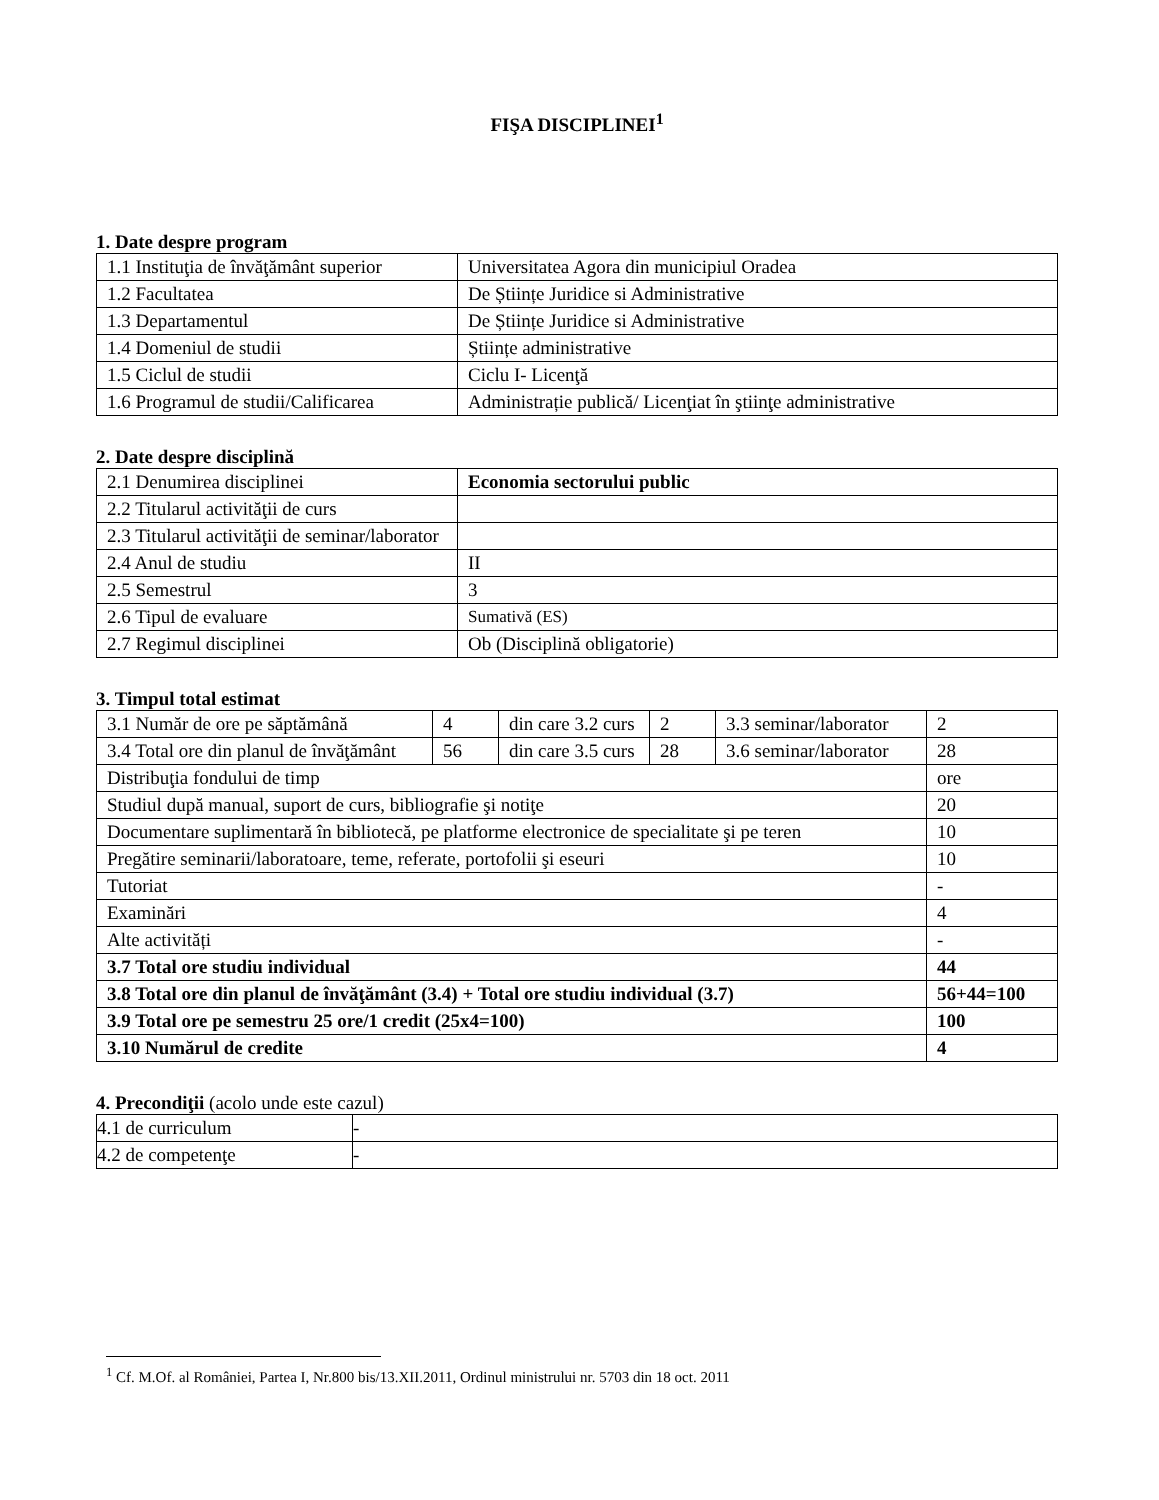FIŞA DISCIPLINEI<sup>1</sup>
1. Date despre program
| 1.1 Instituţia de învăţământ superior | Universitatea Agora din municipiul Oradea |
| 1.2 Facultatea | De Științe Juridice si Administrative |
| 1.3 Departamentul | De Științe Juridice si Administrative |
| 1.4 Domeniul de studii | Științe administrative |
| 1.5 Ciclul de studii | Ciclu I- Licenţă |
| 1.6 Programul de studii/Calificarea | Administrație publică/ Licenţiat în ştiinţe administrative |
2. Date despre disciplină
| 2.1 Denumirea disciplinei | Economia sectorului public |
| 2.2 Titularul activităţii de curs | |
| 2.3 Titularul activităţii de seminar/laborator | |
| 2.4 Anul de studiu | II |
| 2.5 Semestrul | 3 |
| 2.6 Tipul de evaluare | Sumativă (ES) |
| 2.7 Regimul disciplinei | Ob (Disciplină obligatorie) |
3. Timpul total estimat
| 3.1 Număr de ore pe săptămână | 4 | din care 3.2 curs | 2 | 3.3 seminar/laborator | 2 |
| 3.4 Total ore din planul de învăţământ | 56 | din care 3.5 curs | 28 | 3.6 seminar/laborator | 28 |
| Distribuţia fondului de timp | | | | | ore |
| Studiul după manual, suport de curs, bibliografie şi notiţe | | | | | 20 |
| Documentare suplimentară în bibliotecă, pe platforme electronice de specialitate şi pe teren | | | | | 10 |
| Pregătire seminarii/laboratoare, teme, referate, portofolii şi eseuri | | | | | 10 |
| Tutoriat | | | | | - |
| Examinări | | | | | 4 |
| Alte activități | | | | | - |
| 3.7 Total ore studiu individual | | | | | 44 |
| 3.8 Total ore din planul de învăţământ (3.4) + Total ore studiu individual (3.7) | | | | | 56+44=100 |
| 3.9 Total ore pe semestru 25 ore/1 credit (25x4=100) | | | | | 100 |
| 3.10 Numărul de credite | | | | | 4 |
4. Precondiţii (acolo unde este cazul)
| 4.1 de curriculum | - |
| 4.2 de competenţe | - |
<sup>1</sup> Cf. M.Of. al României, Partea I, Nr.800 bis/13.XII.2011, Ordinul ministrului nr. 5703 din 18 oct. 2011